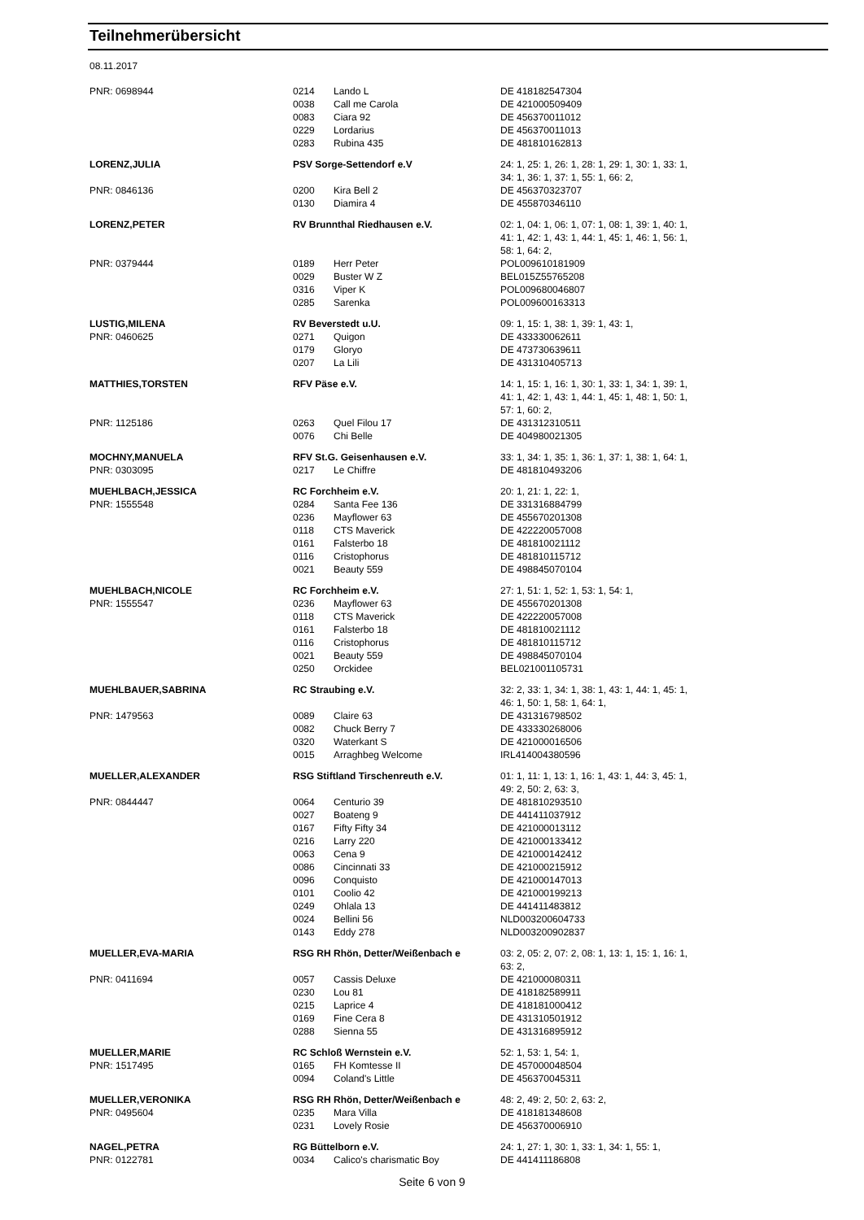Teilnehmerübersicht
08.11.2017
| PNR: 0698944 | 0214 | Lando L | DE 418182547304 |
| | 0038 | Call me Carola | DE 421000509409 |
| | 0083 | Ciara 92 | DE 456370011012 |
| | 0229 | Lordarius | DE 456370011013 |
| | 0283 | Rubina 435 | DE 481810162813 |
| LORENZ,JULIA | PSV Sorge-Settendorf e.V | | 24: 1, 25: 1, 26: 1, 28: 1, 29: 1, 30: 1, 33: 1, 34: 1, 36: 1, 37: 1, 55: 1, 66: 2, |
| PNR: 0846136 | 0200 | Kira Bell 2 | DE 456370323707 |
| | 0130 | Diamira 4 | DE 455870346110 |
| LORENZ,PETER | RV Brunnthal Riedhausen e.V. | | 02: 1, 04: 1, 06: 1, 07: 1, 08: 1, 39: 1, 40: 1, 41: 1, 42: 1, 43: 1, 44: 1, 45: 1, 46: 1, 56: 1, 58: 1, 64: 2, |
| PNR: 0379444 | 0189 | Herr Peter | POL009610181909 |
| | 0029 | Buster W Z | BEL015Z55765208 |
| | 0316 | Viper K | POL009680046807 |
| | 0285 | Sarenka | POL009600163313 |
| LUSTIG,MILENA | RV Beverstedt u.U. | | 09: 1, 15: 1, 38: 1, 39: 1, 43: 1, |
| PNR: 0460625 | 0271 | Quigon | DE 433330062611 |
| | 0179 | Gloryo | DE 473730639611 |
| | 0207 | La Lili | DE 431310405713 |
| MATTHIES,TORSTEN | RFV Päse e.V. | | 14: 1, 15: 1, 16: 1, 30: 1, 33: 1, 34: 1, 39: 1, 41: 1, 42: 1, 43: 1, 44: 1, 45: 1, 48: 1, 50: 1, 57: 1, 60: 2, |
| PNR: 1125186 | 0263 | Quel Filou 17 | DE 431312310511 |
| | 0076 | Chi Belle | DE 404980021305 |
| MOCHNY,MANUELA | RFV St.G. Geisenhausen e.V. | | 33: 1, 34: 1, 35: 1, 36: 1, 37: 1, 38: 1, 64: 1, |
| PNR: 0303095 | 0217 | Le Chiffre | DE 481810493206 |
| MUEHLBACH,JESSICA | RC Forchheim e.V. | | 20: 1, 21: 1, 22: 1, |
| PNR: 1555548 | 0284 | Santa Fee 136 | DE 331316884799 |
| | 0236 | Mayflower 63 | DE 455670201308 |
| | 0118 | CTS Maverick | DE 422220057008 |
| | 0161 | Falsterbo 18 | DE 481810021112 |
| | 0116 | Cristophorus | DE 481810115712 |
| | 0021 | Beauty 559 | DE 498845070104 |
| MUEHLBACH,NICOLE | RC Forchheim e.V. | | 27: 1, 51: 1, 52: 1, 53: 1, 54: 1, |
| PNR: 1555547 | 0236 | Mayflower 63 | DE 455670201308 |
| | 0118 | CTS Maverick | DE 422220057008 |
| | 0161 | Falsterbo 18 | DE 481810021112 |
| | 0116 | Cristophorus | DE 481810115712 |
| | 0021 | Beauty 559 | DE 498845070104 |
| | 0250 | Orckidee | BEL021001105731 |
| MUEHLBAUER,SABRINA | RC Straubing e.V. | | 32: 2, 33: 1, 34: 1, 38: 1, 43: 1, 44: 1, 45: 1, 46: 1, 50: 1, 58: 1, 64: 1, |
| PNR: 1479563 | 0089 | Claire 63 | DE 431316798502 |
| | 0082 | Chuck Berry 7 | DE 433330268006 |
| | 0320 | Waterkant S | DE 421000016506 |
| | 0015 | Arraghbeg Welcome | IRL414004380596 |
| MUELLER,ALEXANDER | RSG Stiftland Tirschenreuth e.V. | | 01: 1, 11: 1, 13: 1, 16: 1, 43: 1, 44: 3, 45: 1, 49: 2, 50: 2, 63: 3, |
| PNR: 0844447 | 0064 | Centurio 39 | DE 481810293510 |
| | 0027 | Boateng 9 | DE 441411037912 |
| | 0167 | Fifty Fifty 34 | DE 421000013112 |
| | 0216 | Larry 220 | DE 421000133412 |
| | 0063 | Cena 9 | DE 421000142412 |
| | 0086 | Cincinnati 33 | DE 421000215912 |
| | 0096 | Conquisto | DE 421000147013 |
| | 0101 | Coolio 42 | DE 421000199213 |
| | 0249 | Ohlala 13 | DE 441411483812 |
| | 0024 | Bellini 56 | NLD003200604733 |
| | 0143 | Eddy 278 | NLD003200902837 |
| MUELLER,EVA-MARIA | RSG RH Rhön, Detter/Weißenbach e | | 03: 2, 05: 2, 07: 2, 08: 1, 13: 1, 15: 1, 16: 1, 63: 2, |
| PNR: 0411694 | 0057 | Cassis Deluxe | DE 421000080311 |
| | 0230 | Lou 81 | DE 418182589911 |
| | 0215 | Laprice 4 | DE 418181000412 |
| | 0169 | Fine Cera 8 | DE 431310501912 |
| | 0288 | Sienna 55 | DE 431316895912 |
| MUELLER,MARIE | RC Schloß Wernstein e.V. | | 52: 1, 53: 1, 54: 1, |
| PNR: 1517495 | 0165 | FH Komtesse II | DE 457000048504 |
| | 0094 | Coland's Little | DE 456370045311 |
| MUELLER,VERONIKA | RSG RH Rhön, Detter/Weißenbach e | | 48: 2, 49: 2, 50: 2, 63: 2, |
| PNR: 0495604 | 0235 | Mara Villa | DE 418181348608 |
| | 0231 | Lovely Rosie | DE 456370006910 |
| NAGEL,PETRA | RG Büttelborn e.V. | | 24: 1, 27: 1, 30: 1, 33: 1, 34: 1, 55: 1, |
| PNR: 0122781 | 0034 | Calico's charismatic Boy | DE 441411186808 |
Seite 6 von 9